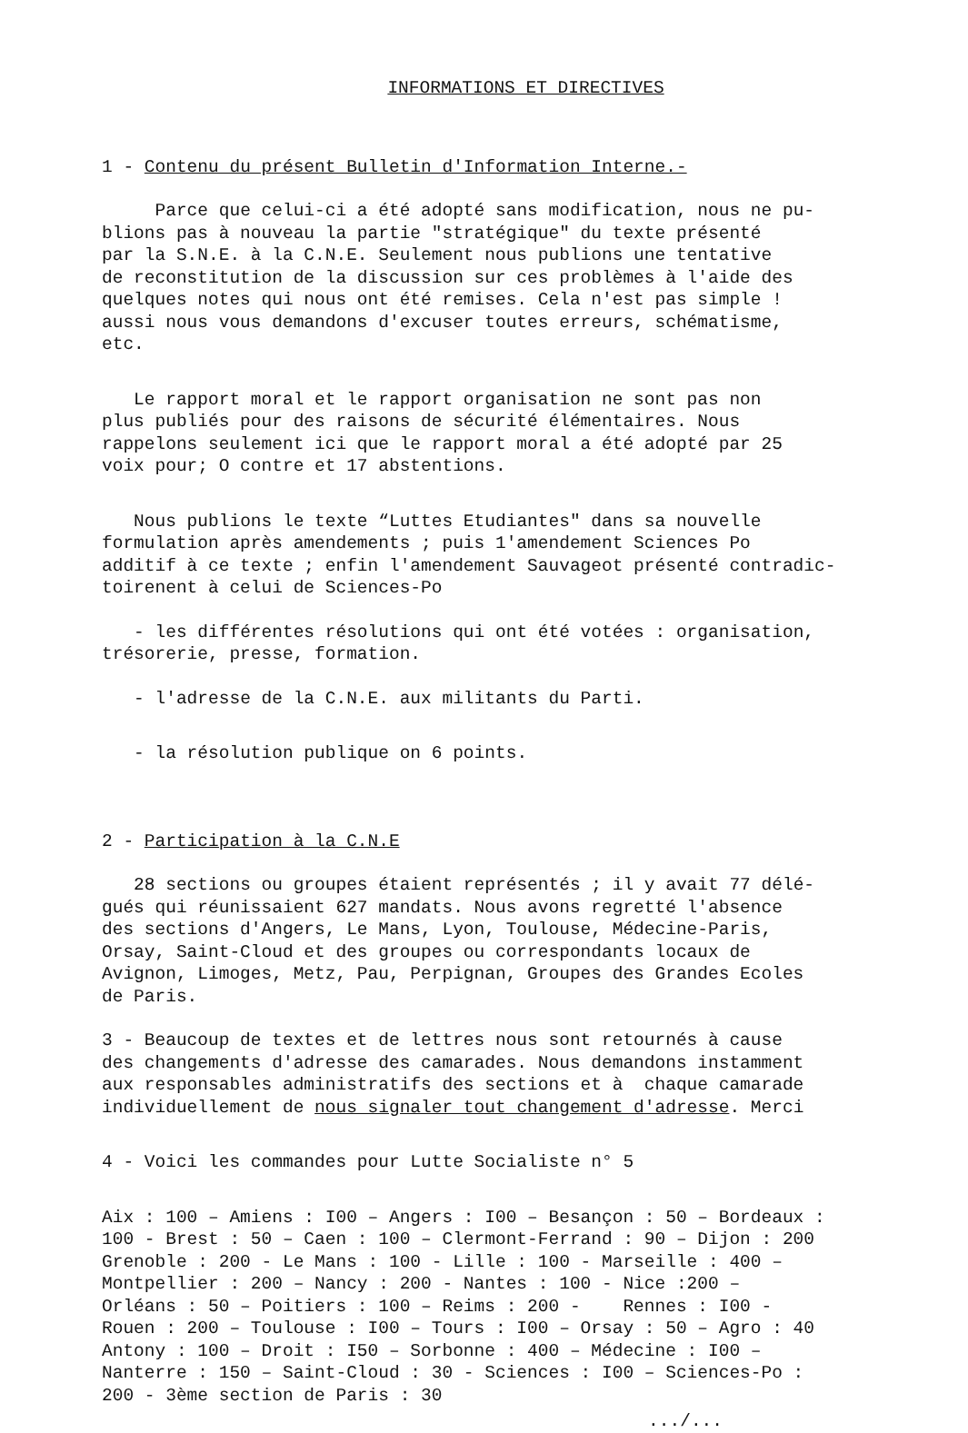INFORMATIONS ET DIRECTIVES
1 - Contenu du présent Bulletin d'Information Interne.-
Parce que celui-ci a été adopté sans modification, nous ne pu- blions pas à nouveau la partie "stratégique" du texte présenté par la S.N.E. à la C.N.E. Seulement nous publions une tentative de reconstitution de la discussion sur ces problèmes à l'aide des quelques notes qui nous ont été remises. Cela n'est pas simple ! aussi nous vous demandons d'excuser toutes erreurs, schématisme, etc.
Le rapport moral et le rapport organisation ne sont pas non plus publiés pour des raisons de sécurité élémentaires. Nous rappelons seulement ici que le rapport moral a été adopté par 25 voix pour; O contre et 17 abstentions.
Nous publions le texte “Luttes Etudiantes" dans sa nouvelle formulation après amendements ; puis 1'amendement Sciences Po additif à ce texte ; enfin l'amendement Sauvageot présenté contradic- toirenent à celui de Sciences-Po
- les différentes résolutions qui ont été votées : organisation, trésorerie, presse, formation.
- l'adresse de la C.N.E. aux militants du Parti.
- la résolution publique on 6 points.
2 - Participation à la C.N.E
28 sections ou groupes étaient représentés ; il y avait 77 délé- gués qui réunissaient 627 mandats. Nous avons regretté l'absence des sections d'Angers, Le Mans, Lyon, Toulouse, Médecine-Paris, Orsay, Saint-Cloud et des groupes ou correspondants locaux de Avignon, Limoges, Metz, Pau, Perpignan, Groupes des Grandes Ecoles de Paris.
3 - Beaucoup de textes et de lettres nous sont retournés à cause des changements d'adresse des camarades. Nous demandons instamment aux responsables administratifs des sections et à chaque camarade individuellement de nous signaler tout changement d'adresse. Merci
4 - Voici les commandes pour Lutte Socialiste n° 5
Aix : 100 – Amiens : I00 – Angers : I00 – Besançon : 50 – Bordeaux : 100 - Brest : 50 – Caen : 100 – Clermont-Ferrand : 90 – Dijon : 200 Grenoble : 200 - Le Mans : 100 - Lille : 100 - Marseille : 400 – Montpellier : 200 – Nancy : 200 - Nantes : 100 - Nice :200 – Orléans : 50 – Poitiers : 100 – Reims : 200 - Rennes : I00 - Rouen : 200 – Toulouse : I00 – Tours : I00 – Orsay : 50 – Agro : 40 Antony : 100 – Droit : I50 – Sorbonne : 400 – Médecine : I00 – Nanterre : 150 – Saint-Cloud : 30 - Sciences : I00 – Sciences-Po : 200 - 3ème section de Paris : 30
.../...